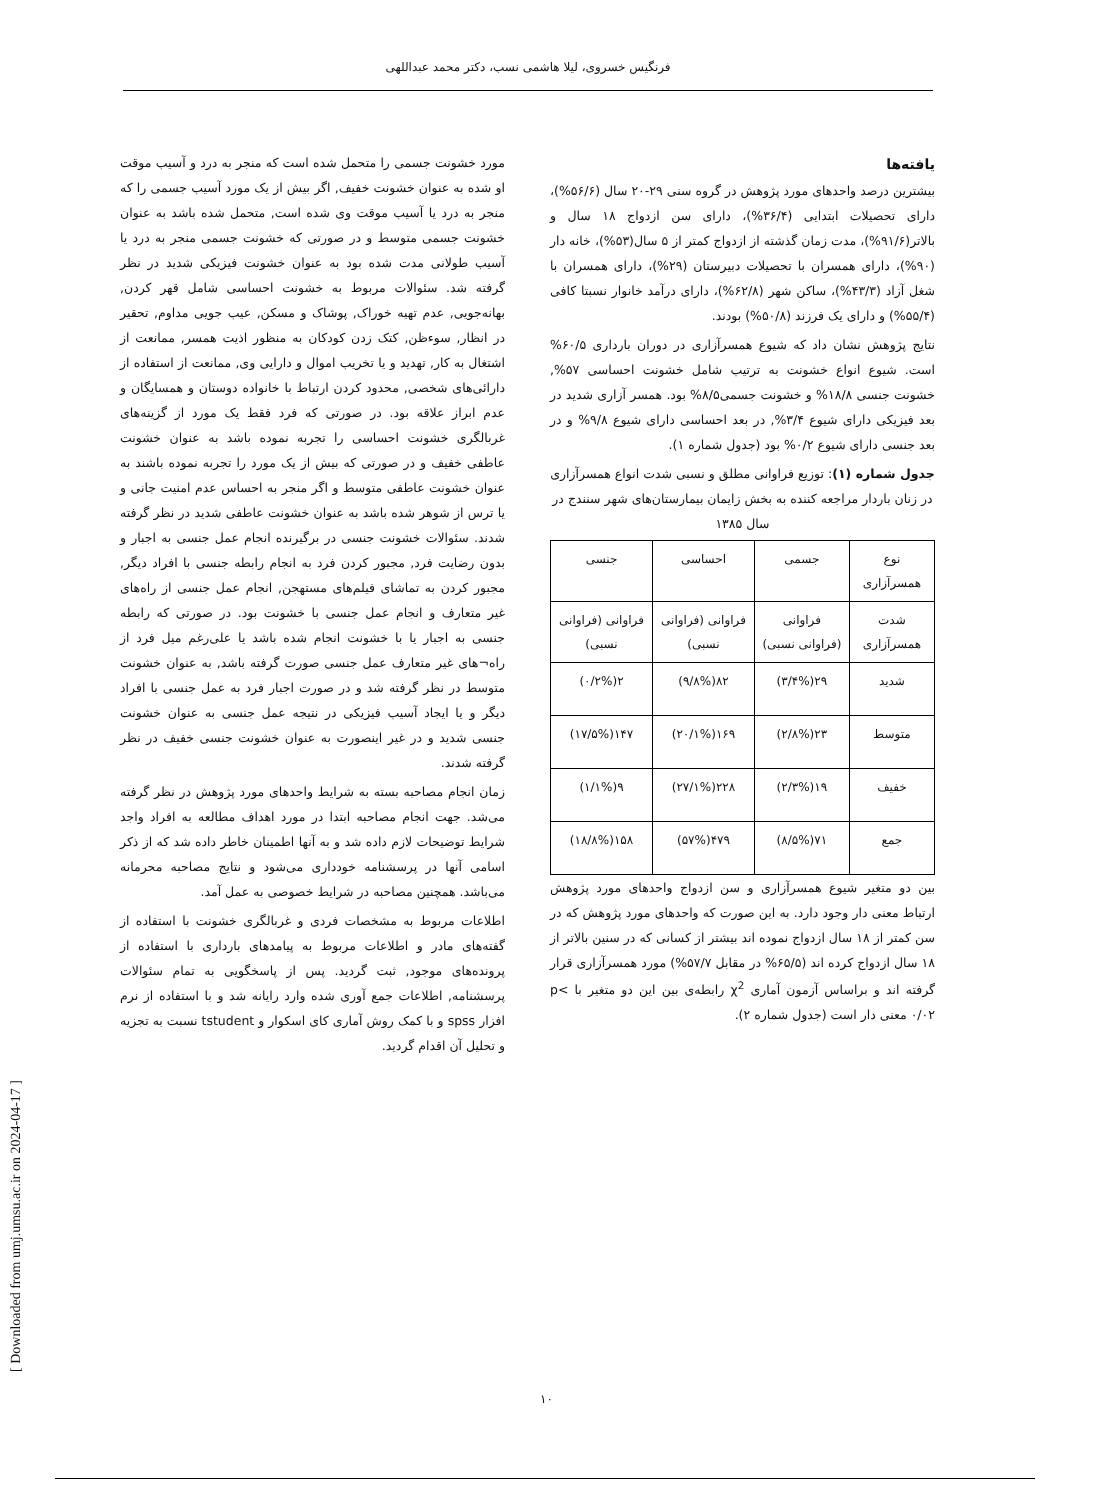فرنگیس خسروی، لیلا هاشمی نسب، دکتر محمد عبداللهی
مورد خشونت جسمی را متحمل شده است که منجر به درد و آسیب موقت او شده به عنوان خشونت خفیف, اگر بیش از یک مورد آسیب جسمی را که منجر به درد یا آسیب موقت وی شده است, متحمل شده باشد به عنوان خشونت جسمی متوسط و در صورتی که خشونت جسمی منجر به درد یا آسیب طولانی مدت شده بود به عنوان خشونت فیزیکی شدید در نظر گرفته شد. سئوالات مربوط به خشونت احساسی شامل قهر کردن, بهانه‌جویی, عدم تهیه خوراک, پوشاک و مسکن, عیب جویی مداوم, تحقیر در انظار, سوءظن, کتک زدن کودکان به منظور اذیت همسر, ممانعت از اشتغال به کار, تهدید و یا تخریب اموال و دارایی وی, ممانعت از استفاده از دارائی‌های شخصی, محدود کردن ارتباط با خانواده دوستان و همسایگان و عدم ابراز علاقه بود. در صورتی که فرد فقط یک مورد از گزینه‌های غربالگری خشونت احساسی را تجربه نموده باشد به عنوان خشونت عاطفی خفیف و در صورتی که بیش از یک مورد را تجربه نموده باشند به عنوان خشونت عاطفی متوسط و اگر منجر به احساس عدم امنیت جانی و یا ترس از شوهر شده باشد به عنوان خشونت عاطفی شدید در نظر گرفته شدند. سئوالات خشونت جنسی در برگیرنده انجام عمل جنسی به اجبار و بدون رضایت فرد, مجبور کردن فرد به انجام رابطه جنسی با افراد دیگر, مجبور کردن به تماشای فیلم‌های مستهجن, انجام عمل جنسی از راه‌های غیر متعارف و انجام عمل جنسی با خشونت بود. در صورتی که رابطه جنسی به اجبار یا با خشونت انجام شده باشد یا علی‌رغم میل فرد از راه¬های غیر متعارف عمل جنسی صورت گرفته باشد, به عنوان خشونت متوسط در نظر گرفته شد و در صورت اجبار فرد به عمل جنسی با افراد دیگر و یا ایجاد آسیب فیزیکی در نتیجه عمل جنسی به عنوان خشونت جنسی شدید و در غیر اینصورت به عنوان خشونت جنسی خفیف در نظر گرفته شدند.
زمان انجام مصاحبه بسته به شرایط واحدهای مورد پژوهش در نظر گرفته می‌شد. جهت انجام مصاحبه ابتدا در مورد اهداف مطالعه به افراد واجد شرایط توضیحات لازم داده شد و به آنها اطمینان خاطر داده شد که از ذکر اسامی آنها در پرسشنامه خودداری می‌شود و نتایج مصاحبه محرمانه می‌باشد. همچنین مصاحبه در شرایط خصوصی به عمل آمد.
اطلاعات مربوط به مشخصات فردی و غربالگری خشونت با استفاده از گفته‌های مادر و اطلاعات مربوط به پیامدهای بارداری با استفاده از پرونده‌های موجود, ثبت گردید. پس از پاسخگویی به تمام سئوالات پرسشنامه, اطلاعات جمع آوری شده وارد رایانه شد و با استفاده از نرم افزار spss و با کمک روش آماری کای اسکوار و tstudent نسبت به تجزیه و تحلیل آن اقدام گردید.
یافته‌ها
بیشترین درصد واحدهای مورد پژوهش در گروه سنی ۲۹-۲۰ سال (۵۶/۶%)، دارای تحصیلات ابتدایی (۳۶/۴%)، دارای سن ازدواج ۱۸ سال و بالاتر(۹۱/۶%)، مدت زمان گذشته از ازدواج کمتر از ۵ سال(۵۳%)، خانه دار (۹۰%)، دارای همسران با تحصیلات دبیرستان (۲۹%)، دارای همسران با شغل آزاد (۴۳/۳%)، ساکن شهر (۶۲/۸%)، دارای درآمد خانوار نسبتا کافی (۵۵/۴%) و دارای یک فرزند (۵۰/۸%) بودند.
نتایج پژوهش نشان داد که شیوع همسرآزاری در دوران بارداری ۶۰/۵% است. شیوع انواع خشونت به ترتیب شامل خشونت احساسی ۵۷%, خشونت جنسی ۱۸/۸% و خشونت جسمی۸/۵% بود. همسر آزاری شدید در بعد فیزیکی دارای شیوع ۳/۴%, در بعد احساسی دارای شیوع ۹/۸% و در بعد جنسی دارای شیوع ۰/۲% بود (جدول شماره ۱).
جدول شماره (۱): توزیع فراوانی مطلق و نسبی شدت انواع همسرآزاری در زنان باردار مراجعه کننده به بخش زایمان بیمارستان‌های شهر سنندج در سال ۱۳۸۵
| نوع همسرآزاری | جسمی | احساسی | جنسی |
| --- | --- | --- | --- |
| شدت همسرآزاری | فراوانی (فراوانی نسبی) | فراوانی (فراوانی نسبی) | فراوانی (فراوانی نسبی) |
| شدید | ۲۹(۳/۴%) | ۸۲(۹/۸%) | ۲(۰/۲%) |
| متوسط | ۲۳(۲/۸%) | ۱۶۹(۲۰/۱%) | ۱۴۷(۱۷/۵%) |
| خفیف | ۱۹(۲/۳%) | ۲۲۸(۲۷/۱%) | ۹(۱/۱%) |
| جمع | ۷۱(۸/۵%) | ۴۷۹(۵۷%) | ۱۵۸(۱۸/۸%) |
بین دو متغیر شیوع همسرآزاری و سن ازدواج واحدهای مورد پژوهش ارتباط معنی دار وجود دارد. به این صورت که واحدهای مورد پژوهش که در سن کمتر از ۱۸ سال ازدواج نموده اند بیشتر از کسانی که در سنین بالاتر از ۱۸ سال ازدواج کرده اند (۶۵/۵% در مقابل ۵۷/۷%) مورد همسرآزاری قرار گرفته اند و براساس آزمون آماری χ<sup>2</sup> رابطه‌ی بین این دو متغیر با p< ۰/۰۲ معنی دار است (جدول شماره ۲).
[ Downloaded from umj.umsu.ac.ir on 2024-04-17 ]
۱۰